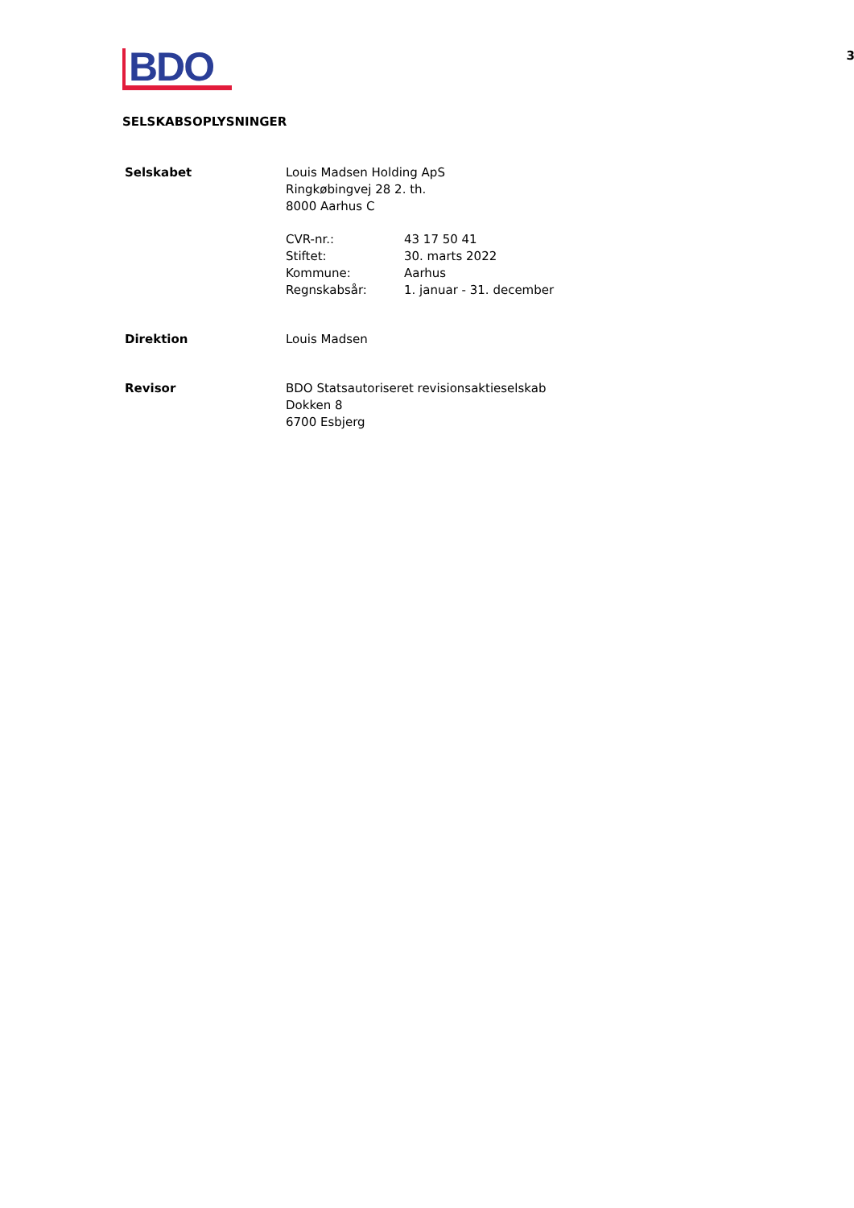BDO
3
SELSKABSOPLYSNINGER
Selskabet Louis Madsen Holding ApS
Ringkøbingvej 28 2. th.
8000 Aarhus C
CVR-nr.:
Stiftet:
Kommune:
Regnskabsår:
43 17 50 41
30. marts 2022
Aarhus
1. januar - 31. december
Direktion Louis Madsen
Revisor BDO Statsautoriseret revisionsaktieselskab
Dokken 8
6700 Esbjerg